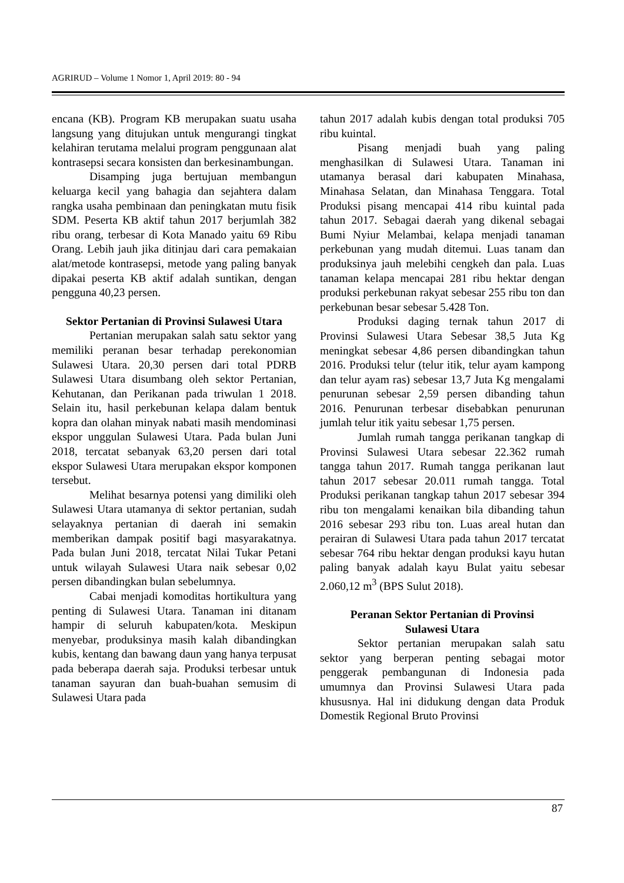AGRIRUD – Volume 1 Nomor 1, April 2019: 80 - 94
encana (KB). Program KB merupakan suatu usaha langsung yang ditujukan untuk mengurangi tingkat kelahiran terutama melalui program penggunaan alat kontrasepsi secara konsisten dan berkesinambungan.
Disamping juga bertujuan membangun keluarga kecil yang bahagia dan sejahtera dalam rangka usaha pembinaan dan peningkatan mutu fisik SDM. Peserta KB aktif tahun 2017 berjumlah 382 ribu orang, terbesar di Kota Manado yaitu 69 Ribu Orang. Lebih jauh jika ditinjau dari cara pemakaian alat/metode kontrasepsi, metode yang paling banyak dipakai peserta KB aktif adalah suntikan, dengan pengguna 40,23 persen.
Sektor Pertanian di Provinsi Sulawesi Utara
Pertanian merupakan salah satu sektor yang memiliki peranan besar terhadap perekonomian Sulawesi Utara. 20,30 persen dari total PDRB Sulawesi Utara disumbang oleh sektor Pertanian, Kehutanan, dan Perikanan pada triwulan 1 2018. Selain itu, hasil perkebunan kelapa dalam bentuk kopra dan olahan minyak nabati masih mendominasi ekspor unggulan Sulawesi Utara. Pada bulan Juni 2018, tercatat sebanyak 63,20 persen dari total ekspor Sulawesi Utara merupakan ekspor komponen tersebut.
Melihat besarnya potensi yang dimiliki oleh Sulawesi Utara utamanya di sektor pertanian, sudah selayaknya pertanian di daerah ini semakin memberikan dampak positif bagi masyarakatnya. Pada bulan Juni 2018, tercatat Nilai Tukar Petani untuk wilayah Sulawesi Utara naik sebesar 0,02 persen dibandingkan bulan sebelumnya.
Cabai menjadi komoditas hortikultura yang penting di Sulawesi Utara. Tanaman ini ditanam hampir di seluruh kabupaten/kota. Meskipun menyebar, produksinya masih kalah dibandingkan kubis, kentang dan bawang daun yang hanya terpusat pada beberapa daerah saja. Produksi terbesar untuk tanaman sayuran dan buah-buahan semusim di Sulawesi Utara pada
tahun 2017 adalah kubis dengan total produksi 705 ribu kuintal.
Pisang menjadi buah yang paling menghasilkan di Sulawesi Utara. Tanaman ini utamanya berasal dari kabupaten Minahasa, Minahasa Selatan, dan Minahasa Tenggara. Total Produksi pisang mencapai 414 ribu kuintal pada tahun 2017. Sebagai daerah yang dikenal sebagai Bumi Nyiur Melambai, kelapa menjadi tanaman perkebunan yang mudah ditemui. Luas tanam dan produksinya jauh melebihi cengkeh dan pala. Luas tanaman kelapa mencapai 281 ribu hektar dengan produksi perkebunan rakyat sebesar 255 ribu ton dan perkebunan besar sebesar 5.428 Ton.
Produksi daging ternak tahun 2017 di Provinsi Sulawesi Utara Sebesar 38,5 Juta Kg meningkat sebesar 4,86 persen dibandingkan tahun 2016. Produksi telur (telur itik, telur ayam kampong dan telur ayam ras) sebesar 13,7 Juta Kg mengalami penurunan sebesar 2,59 persen dibanding tahun 2016. Penurunan terbesar disebabkan penurunan jumlah telur itik yaitu sebesar 1,75 persen.
Jumlah rumah tangga perikanan tangkap di Provinsi Sulawesi Utara sebesar 22.362 rumah tangga tahun 2017. Rumah tangga perikanan laut tahun 2017 sebesar 20.011 rumah tangga. Total Produksi perikanan tangkap tahun 2017 sebesar 394 ribu ton mengalami kenaikan bila dibanding tahun 2016 sebesar 293 ribu ton. Luas areal hutan dan perairan di Sulawesi Utara pada tahun 2017 tercatat sebesar 764 ribu hektar dengan produksi kayu hutan paling banyak adalah kayu Bulat yaitu sebesar 2.060,12 m<sup>3</sup> (BPS Sulut 2018).
Peranan Sektor Pertanian di Provinsi
Sulawesi Utara
Sektor pertanian merupakan salah satu sektor yang berperan penting sebagai motor penggerak pembangunan di Indonesia pada umumnya dan Provinsi Sulawesi Utara pada khususnya. Hal ini didukung dengan data Produk Domestik Regional Bruto Provinsi
87